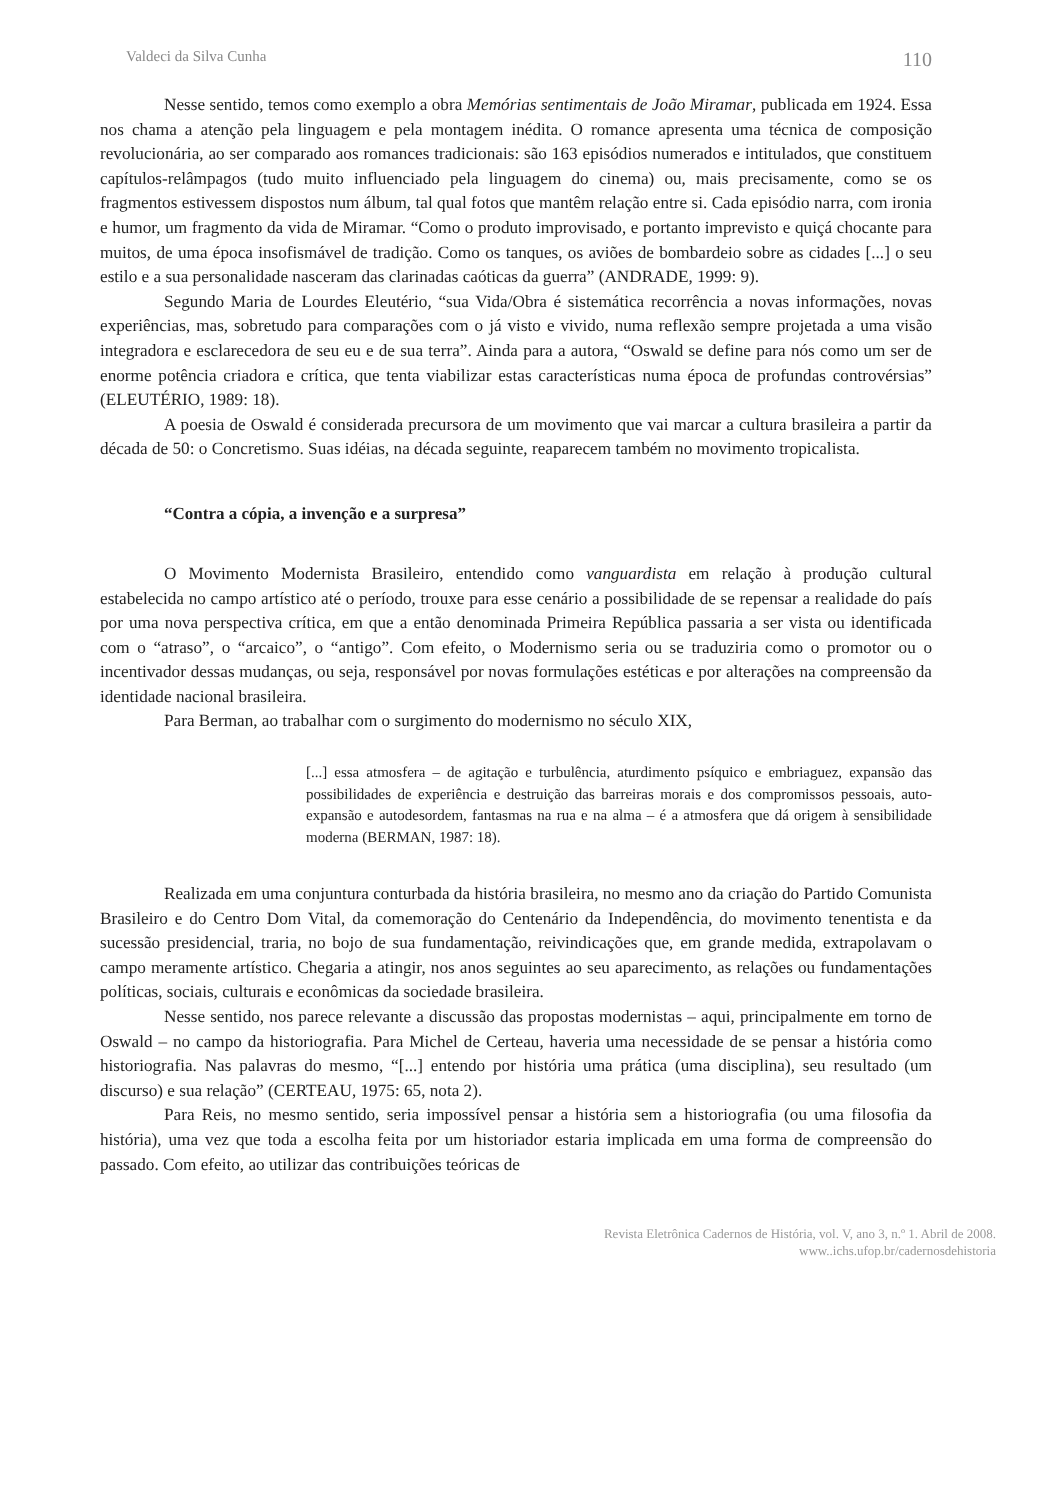Valdeci da Silva Cunha 110
Nesse sentido, temos como exemplo a obra Memórias sentimentais de João Miramar, publicada em 1924. Essa nos chama a atenção pela linguagem e pela montagem inédita. O romance apresenta uma técnica de composição revolucionária, ao ser comparado aos romances tradicionais: são 163 episódios numerados e intitulados, que constituem capítulos-relâmpagos (tudo muito influenciado pela linguagem do cinema) ou, mais precisamente, como se os fragmentos estivessem dispostos num álbum, tal qual fotos que mantêm relação entre si. Cada episódio narra, com ironia e humor, um fragmento da vida de Miramar. “Como o produto improvisado, e portanto imprevisto e quiçá chocante para muitos, de uma época insofismável de tradição. Como os tanques, os aviões de bombardeio sobre as cidades [...] o seu estilo e a sua personalidade nasceram das clarinadas caóticas da guerra” (ANDRADE, 1999: 9).
Segundo Maria de Lourdes Eleutério, “sua Vida/Obra é sistemática recorrência a novas informações, novas experiências, mas, sobretudo para comparações com o já visto e vivido, numa reflexão sempre projetada a uma visão integradora e esclarecedora de seu eu e de sua terra”. Ainda para a autora, “Oswald se define para nós como um ser de enorme potência criadora e crítica, que tenta viabilizar estas características numa época de profundas controvérsias” (ELEUTÉRIO, 1989: 18).
A poesia de Oswald é considerada precursora de um movimento que vai marcar a cultura brasileira a partir da década de 50: o Concretismo. Suas idéias, na década seguinte, reaparecem também no movimento tropicalista.
“Contra a cópia, a invenção e a surpresa”
O Movimento Modernista Brasileiro, entendido como vanguardista em relação à produção cultural estabelecida no campo artístico até o período, trouxe para esse cenário a possibilidade de se repensar a realidade do país por uma nova perspectiva crítica, em que a então denominada Primeira República passaria a ser vista ou identificada com o “atraso”, o “arcaico”, o “antigo”. Com efeito, o Modernismo seria ou se traduziria como o promotor ou o incentivador dessas mudanças, ou seja, responsável por novas formulações estéticas e por alterações na compreensão da identidade nacional brasileira.
Para Berman, ao trabalhar com o surgimento do modernismo no século XIX,
[...] essa atmosfera – de agitação e turbulência, aturdimento psíquico e embriaguez, expansão das possibilidades de experiência e destruição das barreiras morais e dos compromissos pessoais, auto-expansão e autodesordem, fantasmas na rua e na alma – é a atmosfera que dá origem à sensibilidade moderna (BERMAN, 1987: 18).
Realizada em uma conjuntura conturbada da história brasileira, no mesmo ano da criação do Partido Comunista Brasileiro e do Centro Dom Vital, da comemoração do Centenário da Independência, do movimento tenentista e da sucessão presidencial, traria, no bojo de sua fundamentação, reivindicações que, em grande medida, extrapolavam o campo meramente artístico. Chegaria a atingir, nos anos seguintes ao seu aparecimento, as relações ou fundamentações políticas, sociais, culturais e econômicas da sociedade brasileira.
Nesse sentido, nos parece relevante a discussão das propostas modernistas – aqui, principalmente em torno de Oswald – no campo da historiografia. Para Michel de Certeau, haveria uma necessidade de se pensar a história como historiografia. Nas palavras do mesmo, “[...] entendo por história uma prática (uma disciplina), seu resultado (um discurso) e sua relação” (CERTEAU, 1975: 65, nota 2).
Para Reis, no mesmo sentido, seria impossível pensar a história sem a historiografia (ou uma filosofia da história), uma vez que toda a escolha feita por um historiador estaria implicada em uma forma de compreensão do passado. Com efeito, ao utilizar das contribuições teóricas de
Revista Eletrônica Cadernos de História, vol. V, ano 3, n.º 1. Abril de 2008.
www..ichs.ufop.br/cadernosdehistoria